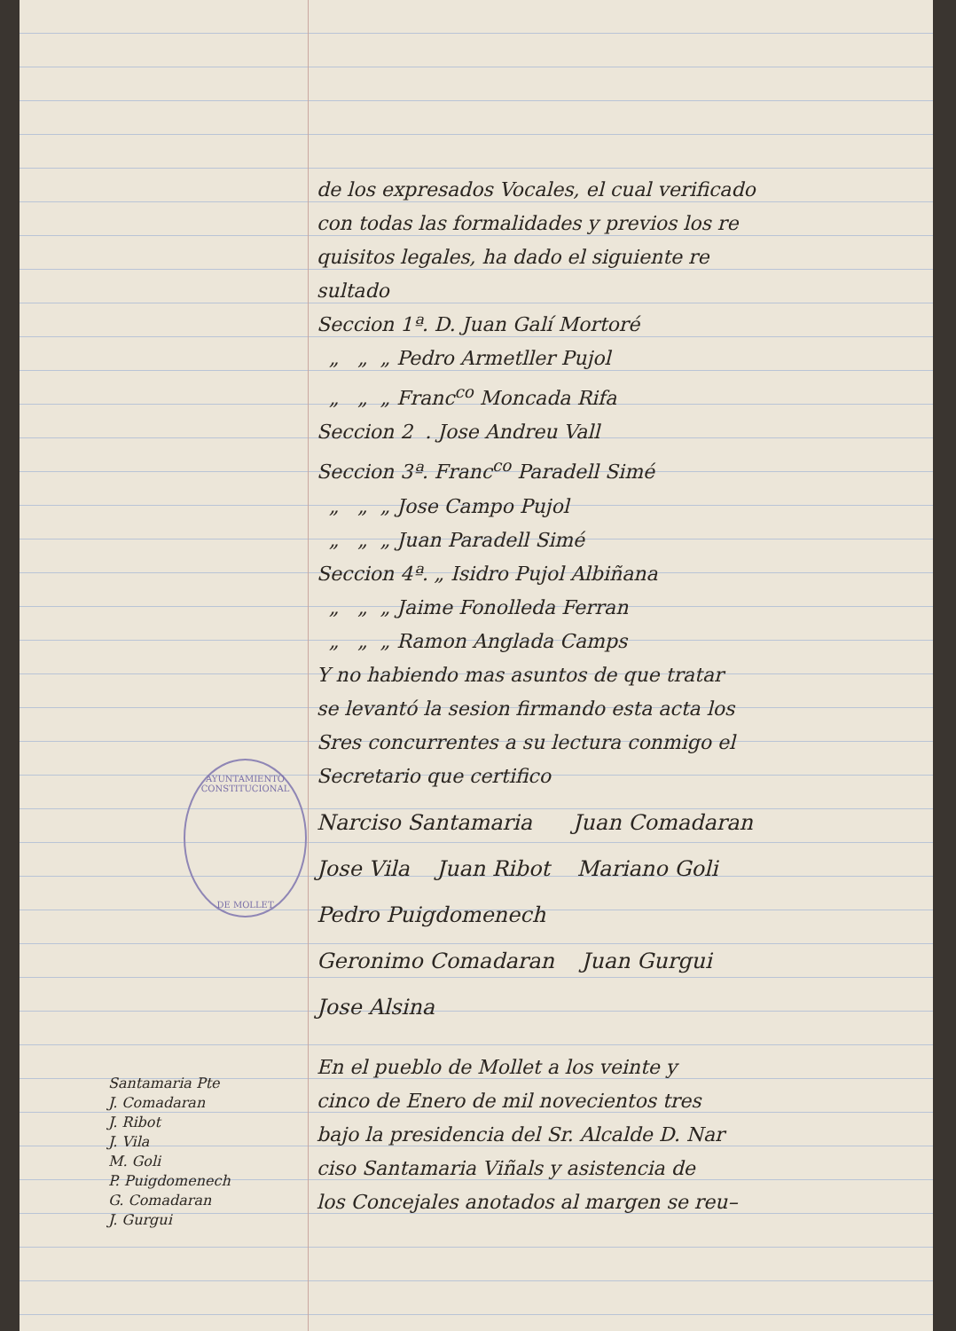AYUNTAMIENTO CONSTITUCIONAL
DE MOLLET
de los expresados Vocales, el cual verificado
con todas las formalidades y previos los re
quisitos legales, ha dado el siguiente re
sultado
Seccion 1ª. D. Juan Galí Mortoré
„ „ „ Pedro Armetller Pujol
„ „ „ Franc<sup>co</sup> Moncada Rifa
Seccion 2 . Jose Andreu Vall
Seccion 3ª. Franc<sup>co</sup> Paradell Simé
„ „ „ Jose Campo Pujol
„ „ „ Juan Paradell Simé
Seccion 4ª. „ Isidro Pujol Albiñana
„ „ „ Jaime Fonolleda Ferran
„ „ „ Ramon Anglada Camps
Y no habiendo mas asuntos de que tratar
se levantó la sesion firmando esta acta los
Sres concurrentes a su lectura conmigo el
Secretario que certifico
Narciso Santamaria Juan Comadaran
Jose Vila Juan Ribot Mariano Goli
Pedro Puigdomenech
Geronimo Comadaran Juan Gurgui
Jose Alsina
En el pueblo de Mollet a los veinte y
cinco de Enero de mil novecientos tres
bajo la presidencia del Sr. Alcalde D. Nar
ciso Santamaria Viñals y asistencia de
los Concejales anotados al margen se reu–
Santamaria Pte
J. Comadaran
J. Ribot
J. Vila
M. Goli
P. Puigdomenech
G. Comadaran
J. Gurgui